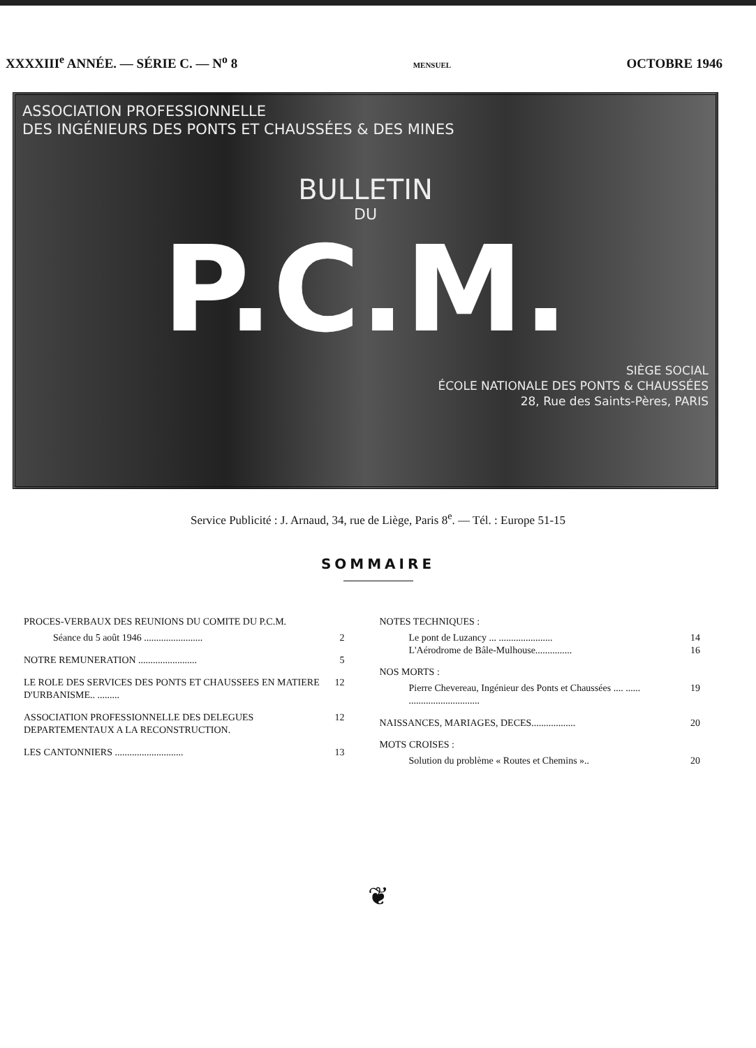XXXXIII<sup>e</sup> ANNÉE. — SÉRIE C. — N<sup>o</sup> 8 MENSUEL OCTOBRE 1946
ASSOCIATION PROFESSIONNELLE
DES INGÉNIEURS DES PONTS ET CHAUSSÉES & DES MINES
BULLETIN
DU
P.C.M.
SIÈGE SOCIAL
ÉCOLE NATIONALE DES PONTS & CHAUSSÉES
28, Rue des Saints-Pères, PARIS
Service Publicité : J. Arnaud, 34, rue de Liège, Paris 8<sup>e</sup>. — Tél. : Europe 51-15
SOMMAIRE
PROCES-VERBAUX DES REUNIONS DU COMITE DU P.C.M.
Séance du 5 août 1946 ........................ 2
NOTRE REMUNERATION ........................ 5
LE ROLE DES SERVICES DES PONTS ET CHAUSSEES EN MATIERE D'URBANISME.. ......... 12
ASSOCIATION PROFESSIONNELLE DES DELEGUES DEPARTEMENTAUX A LA RECONSTRUCTION. 12
LES CANTONNIERS ............................ 13
NOTES TECHNIQUES :
Le pont de Luzancy ... ...................... 14
L'Aérodrome de Bâle-Mulhouse............... 16
NOS MORTS :
Pierre Chevereau, Ingénieur des Ponts et Chaussées .... ...... ............................. 19
NAISSANCES, MARIAGES, DECES.................. 20
MOTS CROISES :
Solution du problème « Routes et Chemins ».. 20
❦